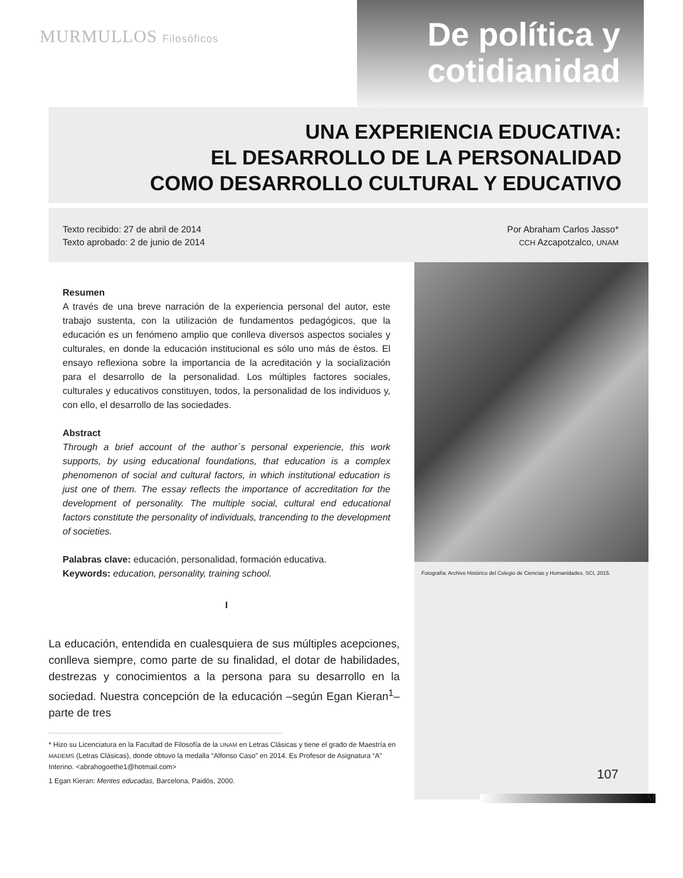MURMULLOS Filosóficos
De política y cotidianidad
UNA EXPERIENCIA EDUCATIVA:
EL DESARROLLO DE LA PERSONALIDAD
COMO DESARROLLO CULTURAL Y EDUCATIVO
Texto recibido: 27 de abril de 2014
Texto aprobado: 2 de junio de 2014
Por Abraham Carlos Jasso*
CCH Azcapotzalco, UNAM
Resumen
A través de una breve narración de la experiencia personal del autor, este trabajo sustenta, con la utilización de fundamentos pedagógicos, que la educación es un fenómeno amplio que conlleva diversos aspectos sociales y culturales, en donde la educación institucional es sólo uno más de éstos. El ensayo reflexiona sobre la importancia de la acreditación y la socialización para el desarrollo de la personalidad. Los múltiples factores sociales, culturales y educativos constituyen, todos, la personalidad de los individuos y, con ello, el desarrollo de las sociedades.
Abstract
Through a brief account of the author´s personal experiencie, this work supports, by using educational foundations, that education is a complex phenomenon of social and cultural factors, in which institutional education is just one of them. The essay reflects the importance of accreditation for the development of personality. The multiple social, cultural end educational factors constitute the personality of individuals, trancending to the development of societies.
Palabras clave: educación, personalidad, formación educativa.
Keywords: education, personality, training school.
I
La educación, entendida en cualesquiera de sus múltiples acepciones, conlleva siempre, como parte de su finalidad, el dotar de habilidades, destrezas y conocimientos a la persona para su desarrollo en la sociedad. Nuestra concepción de la educación –según Egan Kieran<sup>1</sup>– parte de tres
* Hizo su Licenciatura en la Facultad de Filosofía de la UNAM en Letras Clásicas y tiene el grado de Maestría en MADEMS (Letras Clásicas), donde obtuvo la medalla “Alfonso Caso” en 2014. Es Profesor de Asignatura “A” Interino. <abrahogoethe1@hotmail.com>
1 Egan Kieran: Mentes educadas, Barcelona, Paidós, 2000.
Fotografía: Archivo Histórico del Colegio de Ciencias y Humanidades. SCI, 2015.
107
M